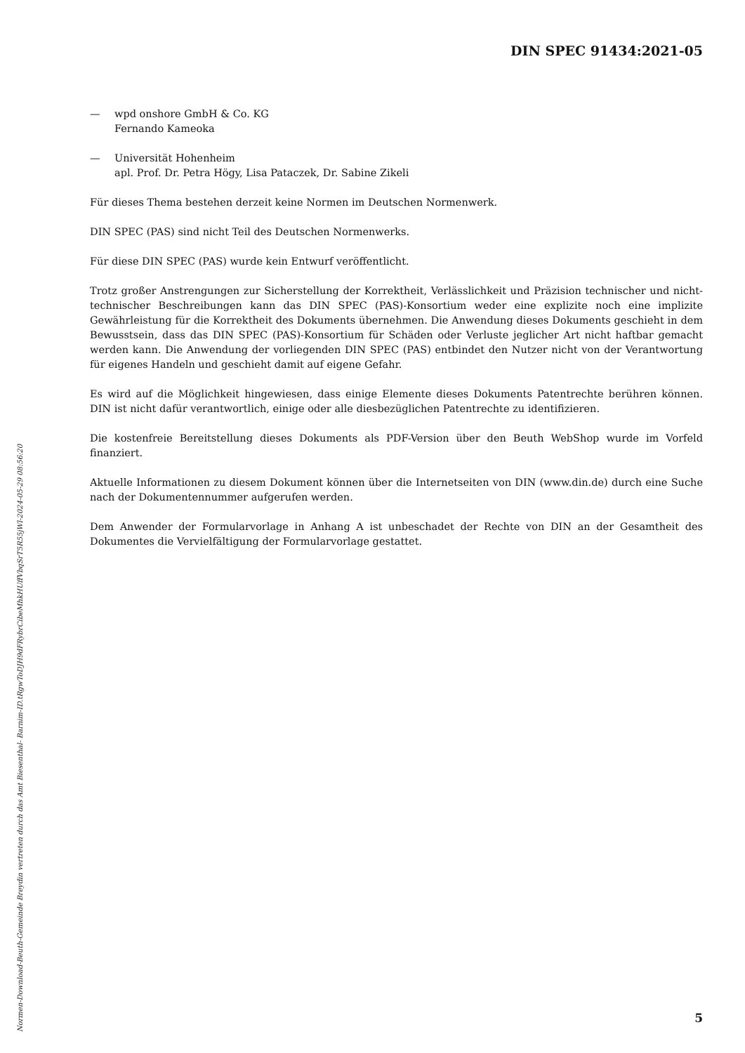DIN SPEC 91434:2021-05
— wpd onshore GmbH & Co. KG
Fernando Kameoka
— Universität Hohenheim
apl. Prof. Dr. Petra Högy, Lisa Pataczek, Dr. Sabine Zikeli
Für dieses Thema bestehen derzeit keine Normen im Deutschen Normenwerk.
DIN SPEC (PAS) sind nicht Teil des Deutschen Normenwerks.
Für diese DIN SPEC (PAS) wurde kein Entwurf veröffentlicht.
Trotz großer Anstrengungen zur Sicherstellung der Korrektheit, Verlässlichkeit und Präzision technischer und nicht-technischer Beschreibungen kann das DIN SPEC (PAS)-Konsortium weder eine explizite noch eine implizite Gewährleistung für die Korrektheit des Dokuments übernehmen. Die Anwendung dieses Dokuments geschieht in dem Bewusstsein, dass das DIN SPEC (PAS)-Konsortium für Schäden oder Verluste jeglicher Art nicht haftbar gemacht werden kann. Die Anwendung der vorliegenden DIN SPEC (PAS) entbindet den Nutzer nicht von der Verantwortung für eigenes Handeln und geschieht damit auf eigene Gefahr.
Es wird auf die Möglichkeit hingewiesen, dass einige Elemente dieses Dokuments Patentrechte berühren können. DIN ist nicht dafür verantwortlich, einige oder alle diesbezüglichen Patentrechte zu identifizieren.
Die kostenfreie Bereitstellung dieses Dokuments als PDF-Version über den Beuth WebShop wurde im Vorfeld finanziert.
Aktuelle Informationen zu diesem Dokument können über die Internetseiten von DIN (www.din.de) durch eine Suche nach der Dokumentennummer aufgerufen werden.
Dem Anwender der Formularvorlage in Anhang A ist unbeschadet der Rechte von DIN an der Gesamtheit des Dokumentes die Vervielfältigung der Formularvorlage gestattet.
Normen-Download-Beuth-Gemeinde Breydin vertreten durch das Amt Biesenthal- Barnim-ID.tRgwToDJH9dFRybrCibeMhkHUffVbqSrT5R55jWl-2024-05-29 08:56:20
5